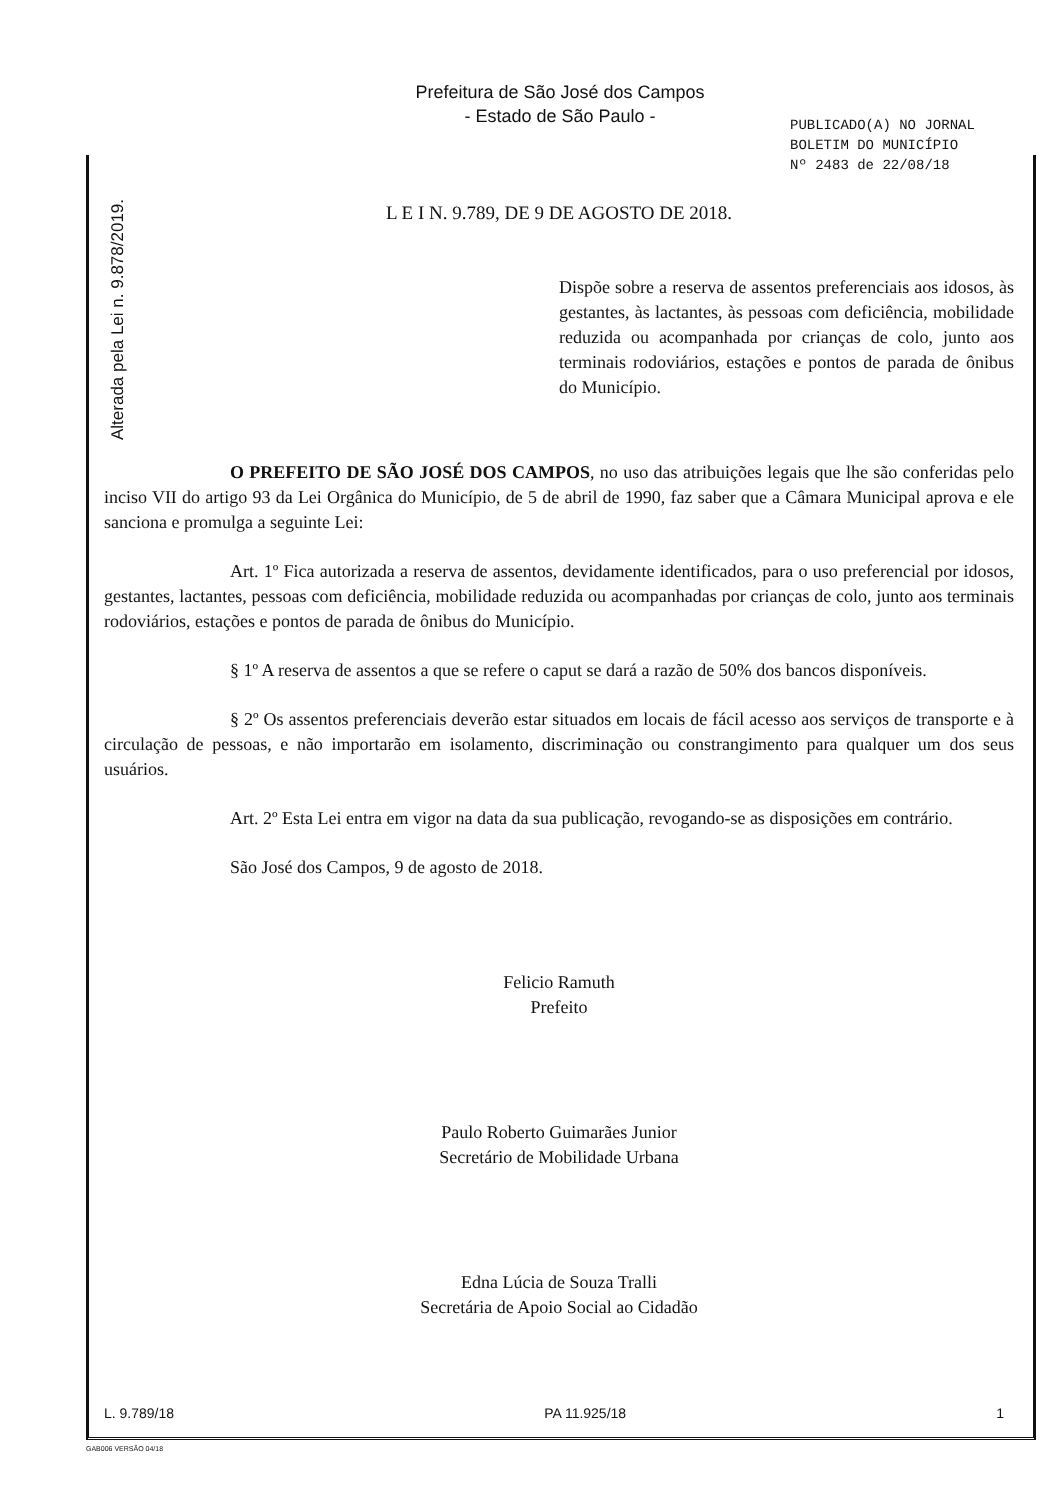Prefeitura de São José dos Campos
- Estado de São Paulo -
PUBLICADO(A) NO JORNAL
BOLETIM DO MUNICÍPIO
Nº 2483 de 22/08/18
Alterada pela Lei n. 9.878/2019.
L E I N. 9.789, DE 9 DE AGOSTO DE 2018.
Dispõe sobre a reserva de assentos preferenciais aos idosos, às gestantes, às lactantes, às pessoas com deficiência, mobilidade reduzida ou acompanhada por crianças de colo, junto aos terminais rodoviários, estações e pontos de parada de ônibus do Município.
O PREFEITO DE SÃO JOSÉ DOS CAMPOS, no uso das atribuições legais que lhe são conferidas pelo inciso VII do artigo 93 da Lei Orgânica do Município, de 5 de abril de 1990, faz saber que a Câmara Municipal aprova e ele sanciona e promulga a seguinte Lei:
Art. 1º Fica autorizada a reserva de assentos, devidamente identificados, para o uso preferencial por idosos, gestantes, lactantes, pessoas com deficiência, mobilidade reduzida ou acompanhadas por crianças de colo, junto aos terminais rodoviários, estações e pontos de parada de ônibus do Município.
§ 1º A reserva de assentos a que se refere o caput se dará a razão de 50% dos bancos disponíveis.
§ 2º Os assentos preferenciais deverão estar situados em locais de fácil acesso aos serviços de transporte e à circulação de pessoas, e não importarão em isolamento, discriminação ou constrangimento para qualquer um dos seus usuários.
Art. 2º Esta Lei entra em vigor na data da sua publicação, revogando-se as disposições em contrário.
São José dos Campos, 9 de agosto de 2018.
Felicio Ramuth
Prefeito
Paulo Roberto Guimarães Junior
Secretário de Mobilidade Urbana
Edna Lúcia de Souza Tralli
Secretária de Apoio Social ao Cidadão
L. 9.789/18 PA 11.925/18 1
GAB006 VERSÃO 04/18